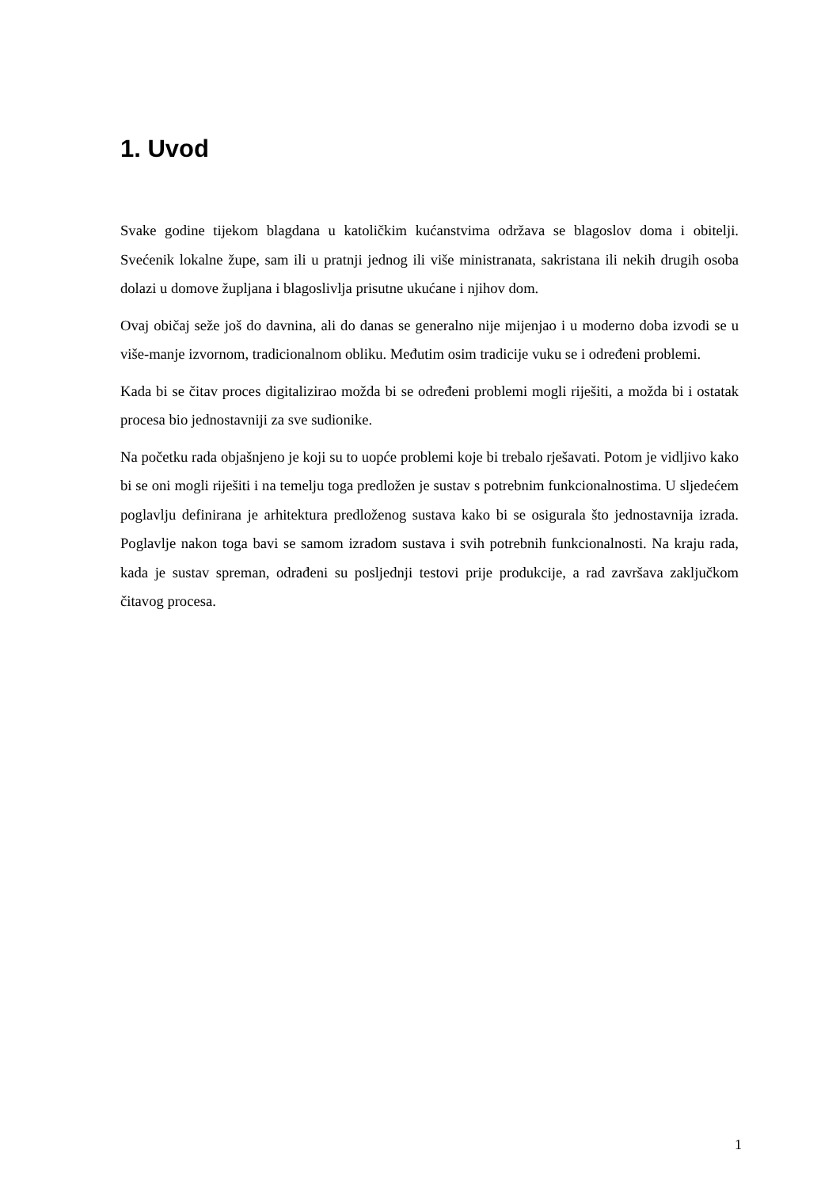1. Uvod
Svake godine tijekom blagdana u katoličkim kućanstvima održava se blagoslov doma i obitelji. Svećenik lokalne župe, sam ili u pratnji jednog ili više ministranata, sakristana ili nekih drugih osoba dolazi u domove župljana i blagoslivlja prisutne ukućane i njihov dom.
Ovaj običaj seže još do davnina, ali do danas se generalno nije mijenjao i u moderno doba izvodi se u više-manje izvornom, tradicionalnom obliku. Međutim osim tradicije vuku se i određeni problemi.
Kada bi se čitav proces digitalizirao možda bi se određeni problemi mogli riješiti, a možda bi i ostatak procesa bio jednostavniji za sve sudionike.
Na početku rada objašnjeno je koji su to uopće problemi koje bi trebalo rješavati. Potom je vidljivo kako bi se oni mogli riješiti i na temelju toga predložen je sustav s potrebnim funkcionalnostima. U sljedećem poglavlju definirana je arhitektura predloženog sustava kako bi se osigurala što jednostavnija izrada. Poglavlje nakon toga bavi se samom izradom sustava i svih potrebnih funkcionalnosti. Na kraju rada, kada je sustav spreman, odrađeni su posljednji testovi prije produkcije, a rad završava zaključkom čitavog procesa.
1